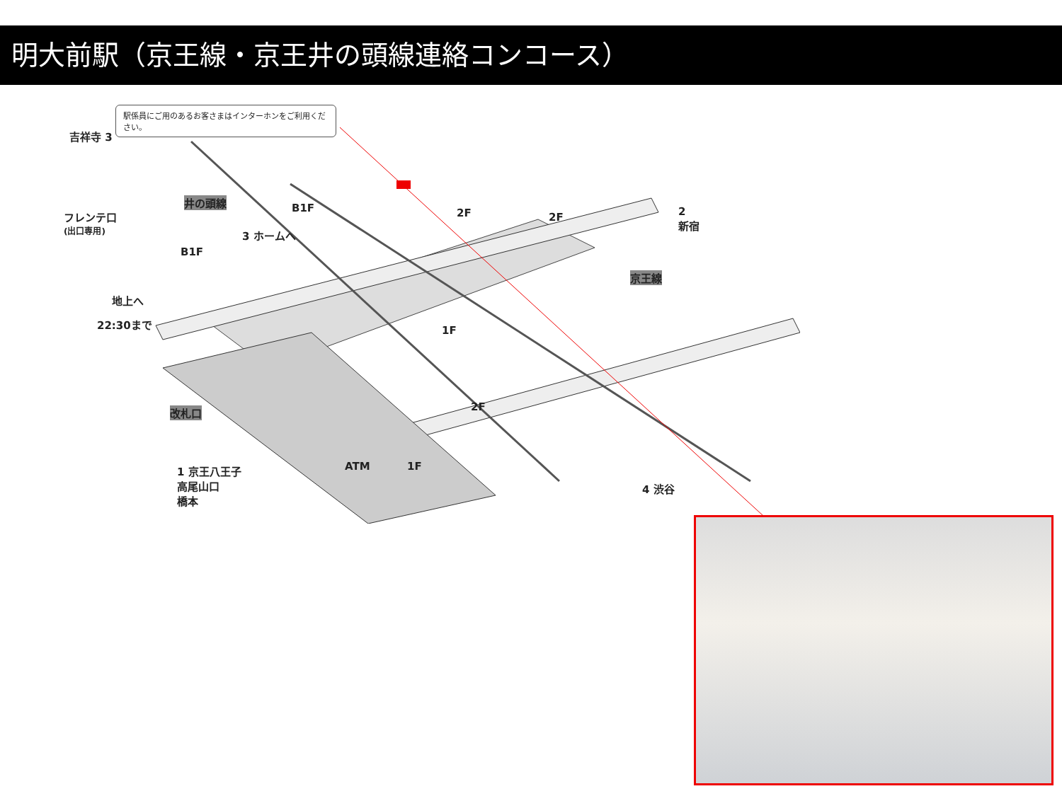明大前駅（京王線・京王井の頭線連絡コンコース）
駅係員にご用のあるお客さまはインターホンをご利用ください。
吉祥寺 3
井の頭線
フレンテ口
(出口専用)
B1F
B1F
2F 2F
3 ホームへ
2
新宿
京王線
地上へ
22:30まで
1F
改札口 2F
1 京王八王子
高尾山口
橋本
ATM 1F
4 渋谷